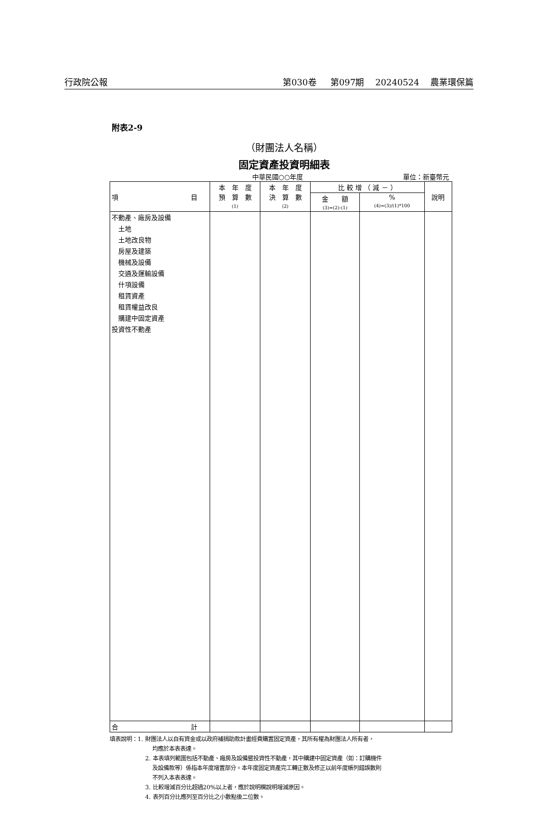行政院公報 第030卷 第097期 20240524 農業環保篇
附表2-9
（財團法人名稱）
固定資產投資明細表
中華民國○○年度 單位：新臺幣元
| 項 目 | 本 年 度 預 算 數 (1) | 本 年 度 決 算 數 (2) | 比 較 增 （ 減 － ） | | 說明 |
| --- | --- | --- | --- | --- | --- |
| | | | 金 額 (3)=(2)-(1) | % (4)=(3)/(1)*100 | |
| 不動產、廠房及設備 土地 土地改良物 房屋及建築 機械及設備 交通及運輸設備 什項設備 租賃資產 租賃權益改良 購建中固定資產 投資性不動產 | | | | | |
| 合 計 | | | | | |
填表說明：1. 財團法人以自有資金或以政府補捐助款計畫經費購置固定資產，其所有權為財團法人所有者，
均應於本表表達。
2. 本表填列範圍包括不動產、廠房及設備暨投資性不動產，其中購建中固定資產（如：訂購機件
及設備款等）係指本年度增置部分。本年度固定資產完工轉正數及修正以前年度帳列錯誤數則
不列入本表表達。
3. 比較增減百分比超過20%以上者，應於說明欄說明增減原因。
4. 表列百分比應列至百分比之小數點後二位數。